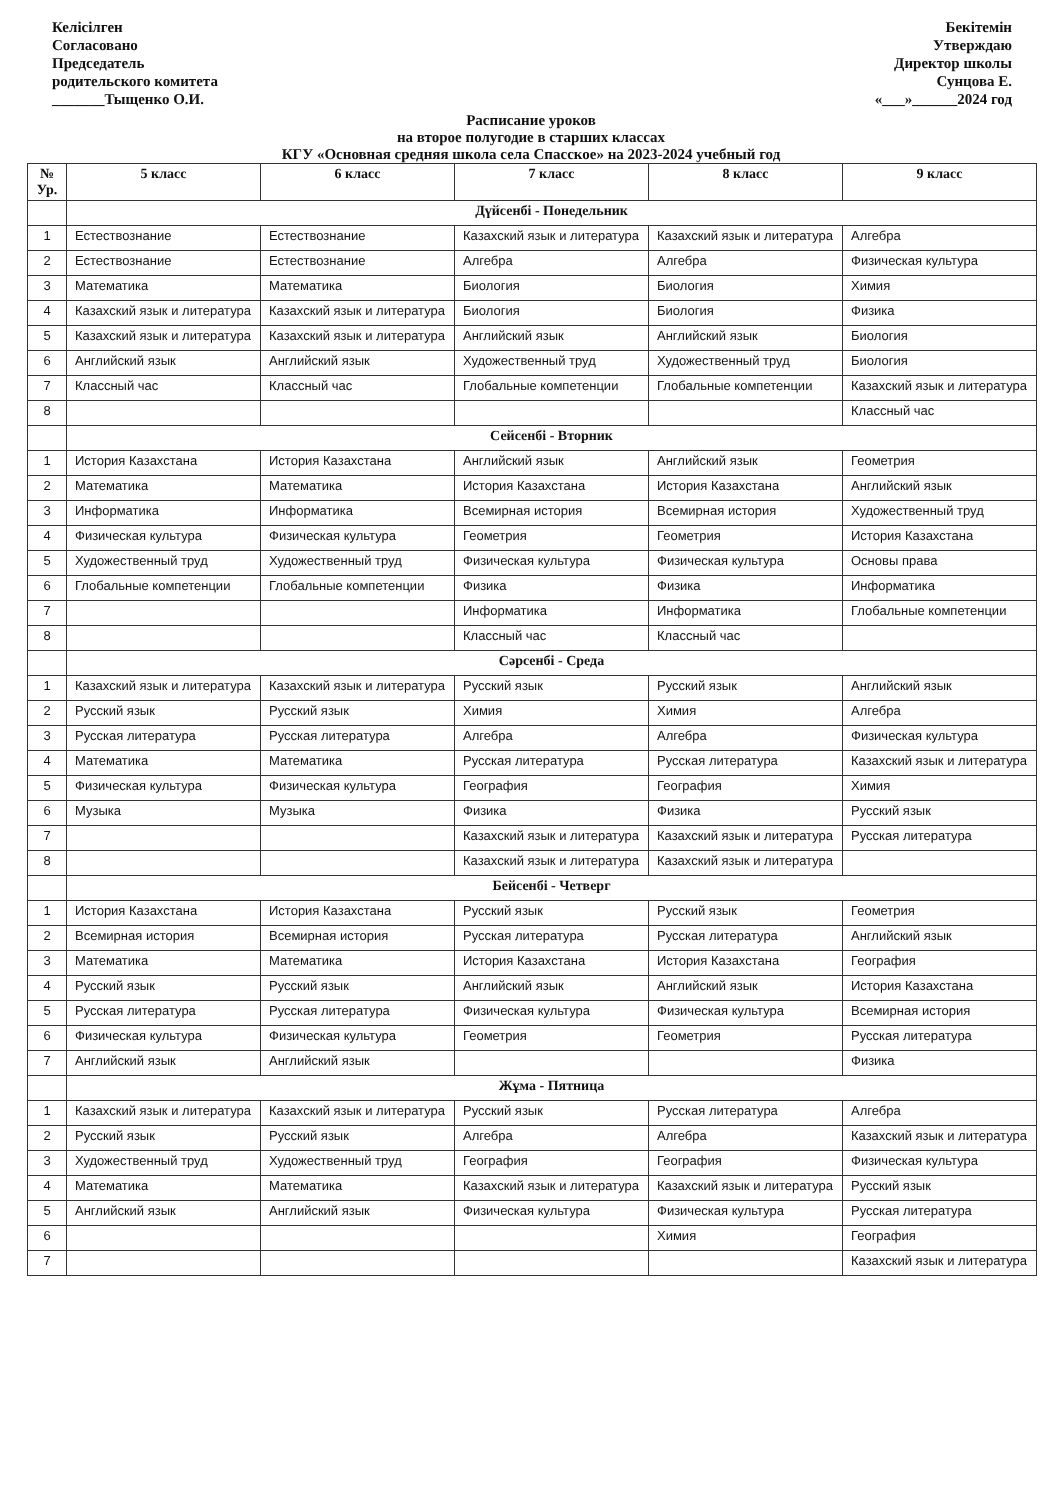Келісілген
Согласовано
Председатель
родительского комитета
_______Тыщенко О.И.
Бекітемін
Утверждаю
Директор школы
Сунцова Е.
«___»______2024 год
Расписание уроков
на второе полугодие в старших классах
КГУ «Основная средняя школа села Спасское» на 2023-2024 учебный год
| № Ур. | 5 класс | 6 класс | 7 класс | 8 класс | 9 класс |
| --- | --- | --- | --- | --- | --- |
| | Дүйсенбі - Понедельник | | | | |
| 1 | Естествознание | Естествознание | Казахский язык и литература | Казахский язык и литература | Алгебра |
| 2 | Естествознание | Естествознание | Алгебра | Алгебра | Физическая культура |
| 3 | Математика | Математика | Биология | Биология | Химия |
| 4 | Казахский язык и литература | Казахский язык и литература | Биология | Биология | Физика |
| 5 | Казахский язык и литература | Казахский язык и литература | Английский язык | Английский язык | Биология |
| 6 | Английский язык | Английский язык | Художественный труд | Художественный труд | Биология |
| 7 | Классный час | Классный час | Глобальные компетенции | Глобальные компетенции | Казахский язык и литература |
| 8 | | | | | Классный час |
| | Сейсенбі - Вторник | | | | |
| 1 | История Казахстана | История Казахстана | Английский язык | Английский язык | Геометрия |
| 2 | Математика | Математика | История Казахстана | История Казахстана | Английский язык |
| 3 | Информатика | Информатика | Всемирная история | Всемирная история | Художественный труд |
| 4 | Физическая культура | Физическая культура | Геометрия | Геометрия | История Казахстана |
| 5 | Художественный труд | Художественный труд | Физическая культура | Физическая культура | Основы права |
| 6 | Глобальные компетенции | Глобальные компетенции | Физика | Физика | Информатика |
| 7 | | | Информатика | Информатика | Глобальные компетенции |
| 8 | | | Классный час | Классный час | |
| | Сәрсенбі - Среда | | | | |
| 1 | Казахский язык и литература | Казахский язык и литература | Русский язык | Русский язык | Английский язык |
| 2 | Русский язык | Русский язык | Химия | Химия | Алгебра |
| 3 | Русская литература | Русская литература | Алгебра | Алгебра | Физическая культура |
| 4 | Математика | Математика | Русская литература | Русская литература | Казахский язык и литература |
| 5 | Физическая культура | Физическая культура | География | География | Химия |
| 6 | Музыка | Музыка | Физика | Физика | Русский язык |
| 7 | | | Казахский язык и литература | Казахский язык и литература | Русская литература |
| 8 | | | Казахский язык и литература | Казахский язык и литература | |
| | Бейсенбі - Четверг | | | | |
| 1 | История Казахстана | История Казахстана | Русский язык | Русский язык | Геометрия |
| 2 | Всемирная история | Всемирная история | Русская литература | Русская литература | Английский язык |
| 3 | Математика | Математика | История Казахстана | История Казахстана | География |
| 4 | Русский язык | Русский язык | Английский язык | Английский язык | История Казахстана |
| 5 | Русская литература | Русская литература | Физическая культура | Физическая культура | Всемирная история |
| 6 | Физическая культура | Физическая культура | Геометрия | Геометрия | Русская литература |
| 7 | Английский язык | Английский язык | | | Физика |
| | Жұма - Пятница | | | | |
| 1 | Казахский язык и литература | Казахский язык и литература | Русский язык | Русская литература | Алгебра |
| 2 | Русский язык | Русский язык | Алгебра | Алгебра | Казахский язык и литература |
| 3 | Художественный труд | Художественный труд | География | География | Физическая культура |
| 4 | Математика | Математика | Казахский язык и литература | Казахский язык и литература | Русский язык |
| 5 | Английский язык | Английский язык | Физическая культура | Физическая культура | Русская литература |
| 6 | | | | Химия | География |
| 7 | | | | | Казахский язык и литература |